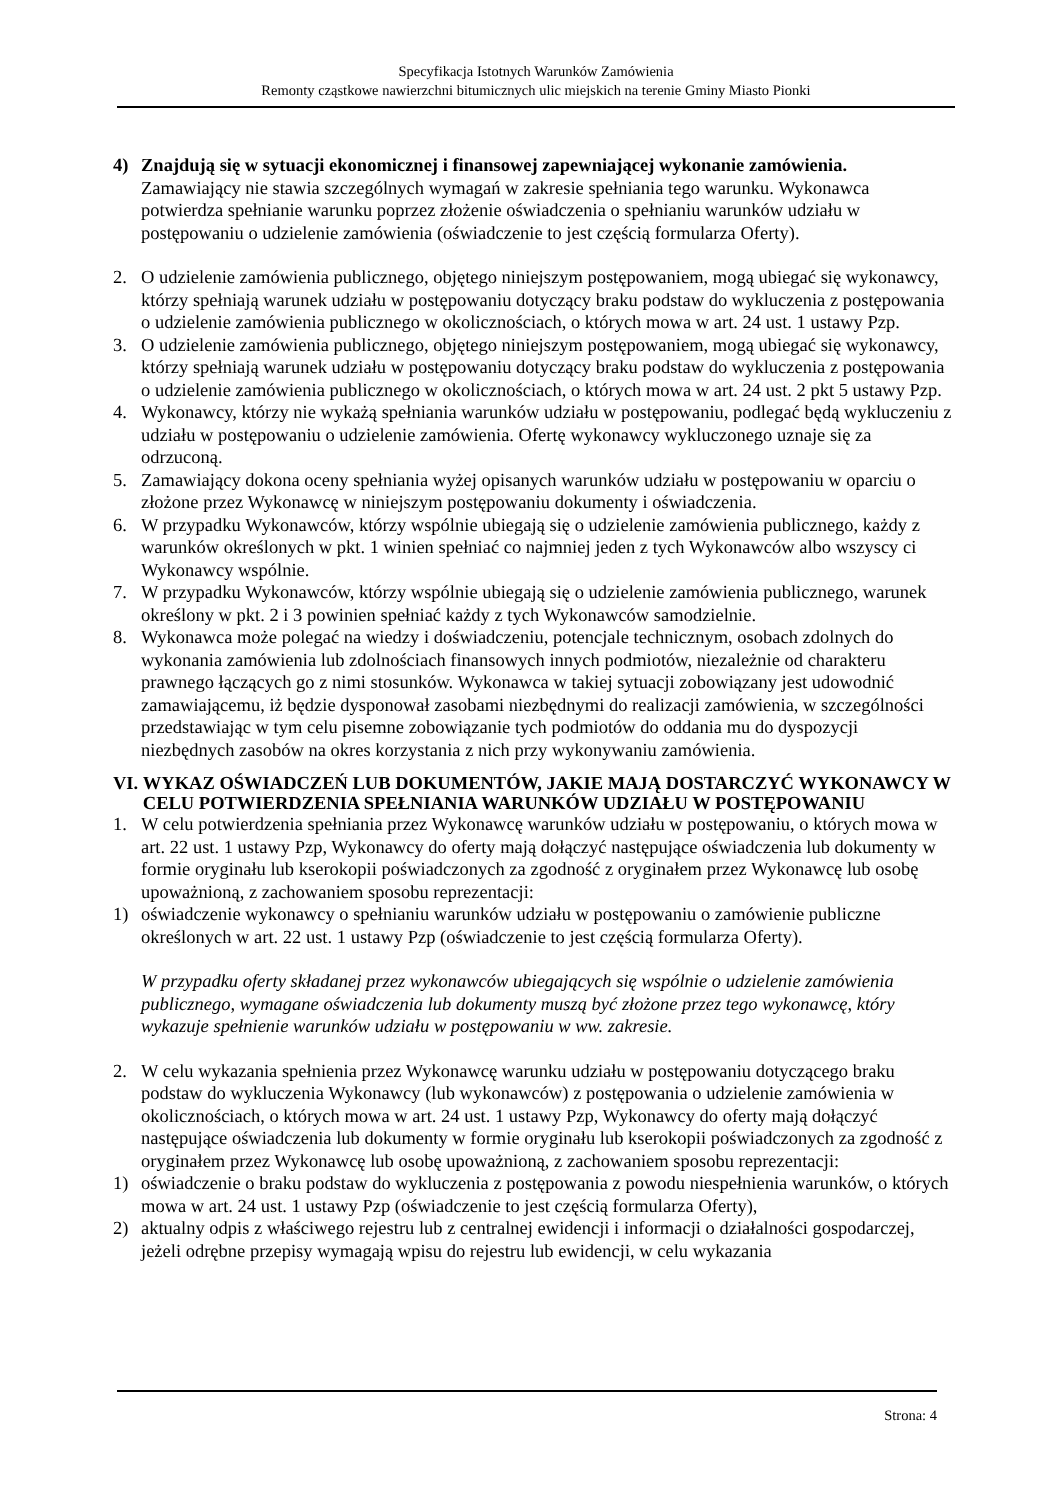Specyfikacja Istotnych Warunków Zamówienia
Remonty cząstkowe nawierzchni bitumicznych ulic miejskich na terenie Gminy Miasto Pionki
4) Znajdują się w sytuacji ekonomicznej i finansowej zapewniającej wykonanie zamówienia.
Zamawiający nie stawia szczególnych wymagań w zakresie spełniania tego warunku. Wykonawca potwierdza spełnianie warunku poprzez złożenie oświadczenia o spełnianiu warunków udziału w postępowaniu o udzielenie zamówienia (oświadczenie to jest częścią formularza Oferty).
2. O udzielenie zamówienia publicznego, objętego niniejszym postępowaniem, mogą ubiegać się wykonawcy, którzy spełniają warunek udziału w postępowaniu dotyczący braku podstaw do wykluczenia z postępowania o udzielenie zamówienia publicznego w okolicznościach, o których mowa w art. 24 ust. 1 ustawy Pzp.
3. O udzielenie zamówienia publicznego, objętego niniejszym postępowaniem, mogą ubiegać się wykonawcy, którzy spełniają warunek udziału w postępowaniu dotyczący braku podstaw do wykluczenia z postępowania o udzielenie zamówienia publicznego w okolicznościach, o których mowa w art. 24 ust. 2 pkt 5 ustawy Pzp.
4. Wykonawcy, którzy nie wykażą spełniania warunków udziału w postępowaniu, podlegać będą wykluczeniu z udziału w postępowaniu o udzielenie zamówienia. Ofertę wykonawcy wykluczonego uznaje się za odrzuconą.
5. Zamawiający dokona oceny spełniania wyżej opisanych warunków udziału w postępowaniu w oparciu o złożone przez Wykonawcę w niniejszym postępowaniu dokumenty i oświadczenia.
6. W przypadku Wykonawców, którzy wspólnie ubiegają się o udzielenie zamówienia publicznego, każdy z warunków określonych w pkt. 1 winien spełniać co najmniej jeden z tych Wykonawców albo wszyscy ci Wykonawcy wspólnie.
7. W przypadku Wykonawców, którzy wspólnie ubiegają się o udzielenie zamówienia publicznego, warunek określony w pkt. 2 i 3 powinien spełniać każdy z tych Wykonawców samodzielnie.
8. Wykonawca może polegać na wiedzy i doświadczeniu, potencjale technicznym, osobach zdolnych do wykonania zamówienia lub zdolnościach finansowych innych podmiotów, niezależnie od charakteru prawnego łączących go z nimi stosunków. Wykonawca w takiej sytuacji zobowiązany jest udowodnić zamawiającemu, iż będzie dysponował zasobami niezbędnymi do realizacji zamówienia, w szczególności przedstawiając w tym celu pisemne zobowiązanie tych podmiotów do oddania mu do dyspozycji niezbędnych zasobów na okres korzystania z nich przy wykonywaniu zamówienia.
VI. WYKAZ OŚWIADCZEŃ LUB DOKUMENTÓW, JAKIE MAJĄ DOSTARCZYĆ WYKONAWCY W CELU POTWIERDZENIA SPEŁNIANIA WARUNKÓW UDZIAŁU W POSTĘPOWANIU
1. W celu potwierdzenia spełniania przez Wykonawcę warunków udziału w postępowaniu, o których mowa w art. 22 ust. 1 ustawy Pzp, Wykonawcy do oferty mają dołączyć następujące oświadczenia lub dokumenty w formie oryginału lub kserokopii poświadczonych za zgodność z oryginałem przez Wykonawcę lub osobę upoważnioną, z zachowaniem sposobu reprezentacji:
1) oświadczenie wykonawcy o spełnianiu warunków udziału w postępowaniu o zamówienie publiczne określonych w art. 22 ust. 1 ustawy Pzp (oświadczenie to jest częścią formularza Oferty).
W przypadku oferty składanej przez wykonawców ubiegających się wspólnie o udzielenie zamówienia publicznego, wymagane oświadczenia lub dokumenty muszą być złożone przez tego wykonawcę, który wykazuje spełnienie warunków udziału w postępowaniu w ww. zakresie.
2. W celu wykazania spełnienia przez Wykonawcę warunku udziału w postępowaniu dotyczącego braku podstaw do wykluczenia Wykonawcy (lub wykonawców) z postępowania o udzielenie zamówienia w okolicznościach, o których mowa w art. 24 ust. 1 ustawy Pzp, Wykonawcy do oferty mają dołączyć następujące oświadczenia lub dokumenty w formie oryginału lub kserokopii poświadczonych za zgodność z oryginałem przez Wykonawcę lub osobę upoważnioną, z zachowaniem sposobu reprezentacji:
1) oświadczenie o braku podstaw do wykluczenia z postępowania z powodu niespełnienia warunków, o których mowa w art. 24 ust. 1 ustawy Pzp (oświadczenie to jest częścią formularza Oferty),
2) aktualny odpis z właściwego rejestru lub z centralnej ewidencji i informacji o działalności gospodarczej, jeżeli odrębne przepisy wymagają wpisu do rejestru lub ewidencji, w celu wykazania
Strona: 4